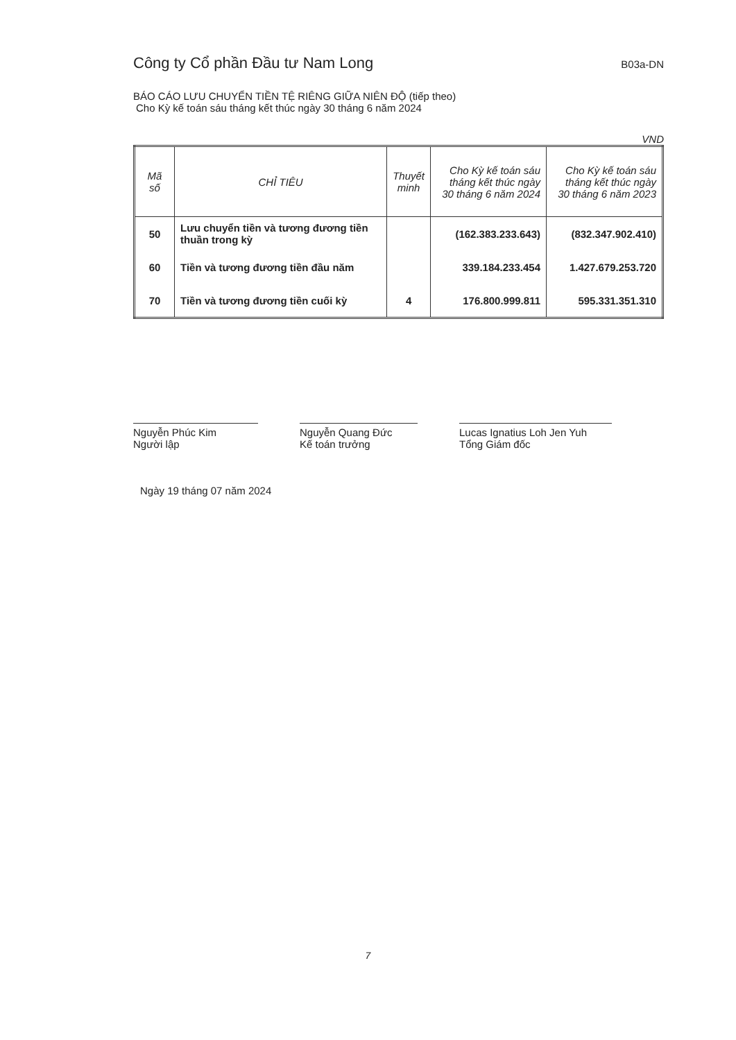Công ty Cổ phần Đầu tư Nam Long B03a-DN
BÁO CÁO LƯU CHUYỂN TIỀN TỆ RIÊNG GIỮA NIÊN ĐỘ (tiếp theo)
Cho Kỳ kế toán sáu tháng kết thúc ngày 30 tháng 6 năm 2024
VND
| Mã số | CHỈ TIÊU | Thuyết minh | Cho Kỳ kế toán sáu tháng kết thúc ngày 30 tháng 6 năm 2024 | Cho Kỳ kế toán sáu tháng kết thúc ngày 30 tháng 6 năm 2023 |
| --- | --- | --- | --- | --- |
| 50 | Lưu chuyển tiền và tương đương tiền thuần trong kỳ | | (162.383.233.643) | (832.347.902.410) |
| 60 | Tiền và tương đương tiền đầu năm | | 339.184.233.454 | 1.427.679.253.720 |
| 70 | Tiền và tương đương tiền cuối kỳ | 4 | 176.800.999.811 | 595.331.351.310 |
Nguyễn Phúc Kim
Người lập
Nguyễn Quang Đức
Kế toán trưởng
Lucas Ignatius Loh Jen Yuh
Tổng Giám đốc
Ngày 19 tháng 07 năm 2024
7